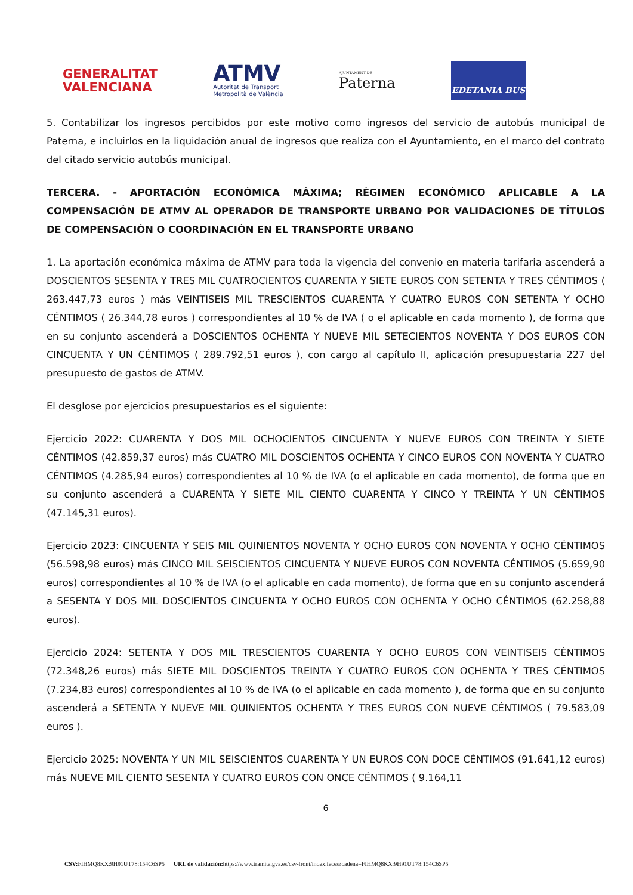GENERALITAT
VALENCIANA
ATMV
Autoritat de Transport
Metropolità de València
AJUNTAMENT DE
Paterna
EDETANIA BUS
5. Contabilizar los ingresos percibidos por este motivo como ingresos del servicio de autobús municipal de Paterna, e incluirlos en la liquidación anual de ingresos que realiza con el Ayuntamiento, en el marco del contrato del citado servicio autobús municipal.
TERCERA. - APORTACIÓN ECONÓMICA MÁXIMA; RÉGIMEN ECONÓMICO APLICABLE A LA COMPENSACIÓN DE ATMV AL OPERADOR DE TRANSPORTE URBANO POR VALIDACIONES DE TÍTULOS DE COMPENSACIÓN O COORDINACIÓN EN EL TRANSPORTE URBANO
1. La aportación económica máxima de ATMV para toda la vigencia del convenio en materia tarifaria ascenderá a DOSCIENTOS SESENTA Y TRES MIL CUATROCIENTOS CUARENTA Y SIETE EUROS CON SETENTA Y TRES CÉNTIMOS ( 263.447,73 euros ) más VEINTISEIS MIL TRESCIENTOS CUARENTA Y CUATRO EUROS CON SETENTA Y OCHO CÉNTIMOS ( 26.344,78 euros ) correspondientes al 10 % de IVA ( o el aplicable en cada momento ), de forma que en su conjunto ascenderá a DOSCIENTOS OCHENTA Y NUEVE MIL SETECIENTOS NOVENTA Y DOS EUROS CON CINCUENTA Y UN CÉNTIMOS ( 289.792,51 euros ), con cargo al capítulo II, aplicación presupuestaria 227 del presupuesto de gastos de ATMV.
El desglose por ejercicios presupuestarios es el siguiente:
Ejercicio 2022: CUARENTA Y DOS MIL OCHOCIENTOS CINCUENTA Y NUEVE EUROS CON TREINTA Y SIETE CÉNTIMOS (42.859,37 euros) más CUATRO MIL DOSCIENTOS OCHENTA Y CINCO EUROS CON NOVENTA Y CUATRO CÉNTIMOS (4.285,94 euros) correspondientes al 10 % de IVA (o el aplicable en cada momento), de forma que en su conjunto ascenderá a CUARENTA Y SIETE MIL CIENTO CUARENTA Y CINCO Y TREINTA Y UN CÉNTIMOS (47.145,31 euros).
Ejercicio 2023: CINCUENTA Y SEIS MIL QUINIENTOS NOVENTA Y OCHO EUROS CON NOVENTA Y OCHO CÉNTIMOS (56.598,98 euros) más CINCO MIL SEISCIENTOS CINCUENTA Y NUEVE EUROS CON NOVENTA CÉNTIMOS (5.659,90 euros) correspondientes al 10 % de IVA (o el aplicable en cada momento), de forma que en su conjunto ascenderá a SESENTA Y DOS MIL DOSCIENTOS CINCUENTA Y OCHO EUROS CON OCHENTA Y OCHO CÉNTIMOS (62.258,88 euros).
Ejercicio 2024: SETENTA Y DOS MIL TRESCIENTOS CUARENTA Y OCHO EUROS CON VEINTISEIS CÉNTIMOS (72.348,26 euros) más SIETE MIL DOSCIENTOS TREINTA Y CUATRO EUROS CON OCHENTA Y TRES CÉNTIMOS (7.234,83 euros) correspondientes al 10 % de IVA (o el aplicable en cada momento ), de forma que en su conjunto ascenderá a SETENTA Y NUEVE MIL QUINIENTOS OCHENTA Y TRES EUROS CON NUEVE CÉNTIMOS ( 79.583,09 euros ).
Ejercicio 2025: NOVENTA Y UN MIL SEISCIENTOS CUARENTA Y UN EUROS CON DOCE CÉNTIMOS (91.641,12 euros) más NUEVE MIL CIENTO SESENTA Y CUATRO EUROS CON ONCE CÉNTIMOS ( 9.164,11
6
CSV: FIHMQ8KX:9H91UT78:154C6SP5 URL de validación: https://www.tramita.gva.es/csv-front/index.faces?cadena=FIHMQ8KX:9H91UT78:154C6SP5